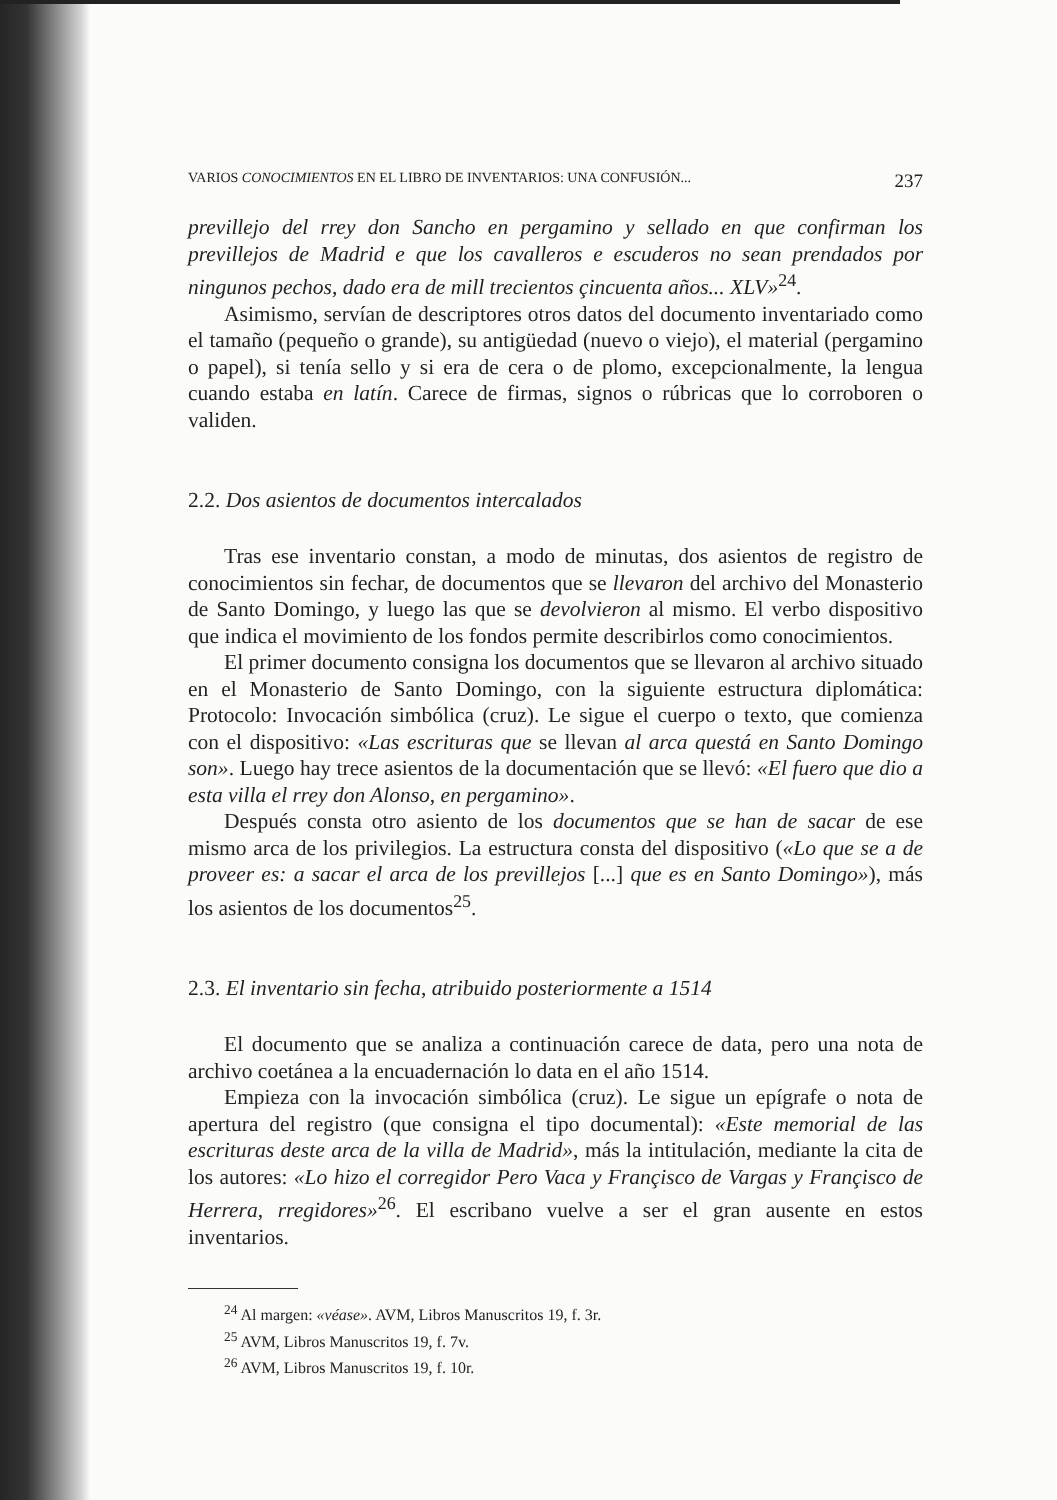VARIOS CONOCIMIENTOS EN EL LIBRO DE INVENTARIOS: UNA CONFUSIÓN... 237
previllejo del rrey don Sancho en pergamino y sellado en que confirman los previllejos de Madrid e que los cavalleros e escuderos no sean prendados por ningunos pechos, dado era de mill trecientos çincuenta años... XLV»<sup>24</sup>.
Asimismo, servían de descriptores otros datos del documento inventariado como el tamaño (pequeño o grande), su antigüedad (nuevo o viejo), el material (pergamino o papel), si tenía sello y si era de cera o de plomo, excepcionalmente, la lengua cuando estaba en latín. Carece de firmas, signos o rúbricas que lo corroboren o validen.
2.2. Dos asientos de documentos intercalados
Tras ese inventario constan, a modo de minutas, dos asientos de registro de conocimientos sin fechar, de documentos que se llevaron del archivo del Monasterio de Santo Domingo, y luego las que se devolvieron al mismo. El verbo dispositivo que indica el movimiento de los fondos permite describirlos como conocimientos.
El primer documento consigna los documentos que se llevaron al archivo situado en el Monasterio de Santo Domingo, con la siguiente estructura diplomática: Protocolo: Invocación simbólica (cruz). Le sigue el cuerpo o texto, que comienza con el dispositivo: «Las escrituras que se llevan al arca questá en Santo Domingo son». Luego hay trece asientos de la documentación que se llevó: «El fuero que dio a esta villa el rrey don Alonso, en pergamino».
Después consta otro asiento de los documentos que se han de sacar de ese mismo arca de los privilegios. La estructura consta del dispositivo («Lo que se a de proveer es: a sacar el arca de los previllejos [...] que es en Santo Domingo»), más los asientos de los documentos<sup>25</sup>.
2.3. El inventario sin fecha, atribuido posteriormente a 1514
El documento que se analiza a continuación carece de data, pero una nota de archivo coetánea a la encuadernación lo data en el año 1514.
Empieza con la invocación simbólica (cruz). Le sigue un epígrafe o nota de apertura del registro (que consigna el tipo documental): «Este memorial de las escrituras deste arca de la villa de Madrid», más la intitulación, mediante la cita de los autores: «Lo hizo el corregidor Pero Vaca y Françisco de Vargas y Françisco de Herrera, rregidores»<sup>26</sup>. El escribano vuelve a ser el gran ausente en estos inventarios.
<sup>24</sup> Al margen: «véase». AVM, Libros Manuscritos 19, f. 3r.
<sup>25</sup> AVM, Libros Manuscritos 19, f. 7v.
<sup>26</sup> AVM, Libros Manuscritos 19, f. 10r.